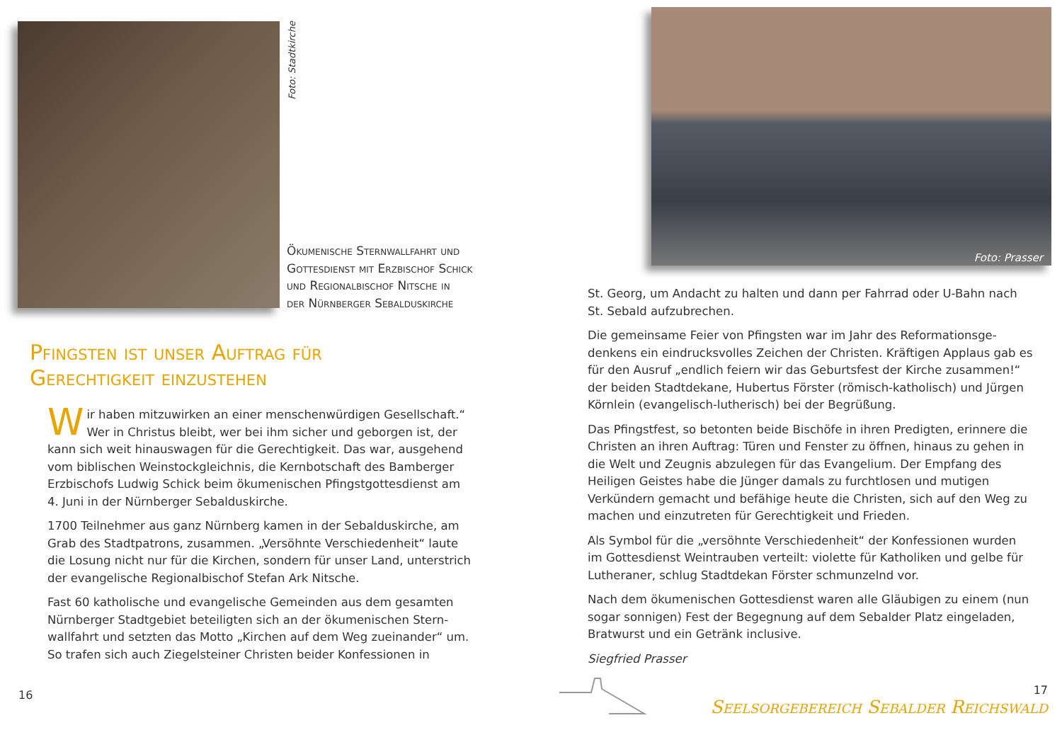Foto: Stadtkirche
Ökumenische Sternwallfahrt und
Gottesdienst mit Erzbischof Schick
und Regionalbischof Nitsche in
der Nürnberger Sebalduskirche
Pfingsten ist unser Auftrag für
Gerechtigkeit einzustehen
Wir haben mitzuwirken an einer menschenwürdigen Gesellschaft.“ Wer in Christus bleibt, wer bei ihm sicher und geborgen ist, der kann sich weit hinauswagen für die Gerechtigkeit. Das war, ausgehend vom biblischen Weinstockgleichnis, die Kernbotschaft des Bamberger Erzbischofs Ludwig Schick beim ökumenischen Pfingstgottesdienst am 4. Juni in der Nürnberger Sebalduskirche.
1700 Teilnehmer aus ganz Nürnberg kamen in der Sebalduskirche, am Grab des Stadtpatrons, zusammen. „Versöhnte Verschiedenheit“ laute die Losung nicht nur für die Kirchen, sondern für unser Land, unter­strich der evangelische Regionalbischof Stefan Ark Nitsche.
Fast 60 katholische und evangelische Gemeinden aus dem gesamten Nürnberger Stadtgebiet beteiligten sich an der ökumenischen Stern­wallfahrt und setzten das Motto „Kirchen auf dem Weg zueinander“ um. So trafen sich auch Ziegelsteiner Christen beider Konfessionen in
16
Foto: Prasser
St. Georg, um Andacht zu halten und dann per Fahrrad oder U-Bahn nach St. Sebald aufzubrechen.
Die gemeinsame Feier von Pfingsten war im Jahr des Reformationsge­denkens ein eindrucksvolles Zeichen der Christen. Kräftigen Applaus gab es für den Ausruf „endlich feiern wir das Geburtsfest der Kirche zusam­men!“ der beiden Stadtdekane, Hubertus Förster (römisch-katholisch) und Jürgen Körnlein (evangelisch-lutherisch) bei der Begrüßung.
Das Pfingstfest, so betonten beide Bischöfe in ihren Predigten, erinnere die Christen an ihren Auftrag: Türen und Fenster zu öffnen, hinaus zu ge­hen in die Welt und Zeugnis abzulegen für das Evangelium. Der Empfang des Heiligen Geistes habe die Jünger damals zu furchtlosen und mutigen Verkündern gemacht und befähige heute die Christen, sich auf den Weg zu machen und einzutreten für Gerechtigkeit und Frieden.
Als Symbol für die „versöhnte Verschiedenheit“ der Konfessionen wurden im Gottesdienst Weintrauben verteilt: violette für Katholiken und gelbe für Lutheraner, schlug Stadtdekan Förster schmunzelnd vor.
Nach dem ökumenischen Gottesdienst waren alle Gläubigen zu einem (nun sogar sonnigen) Fest der Begegnung auf dem Sebalder Platz einge­laden, Bratwurst und ein Getränk inclusive.
Siegfried Prasser
17
Seelsorgebereich Sebalder Reichswald